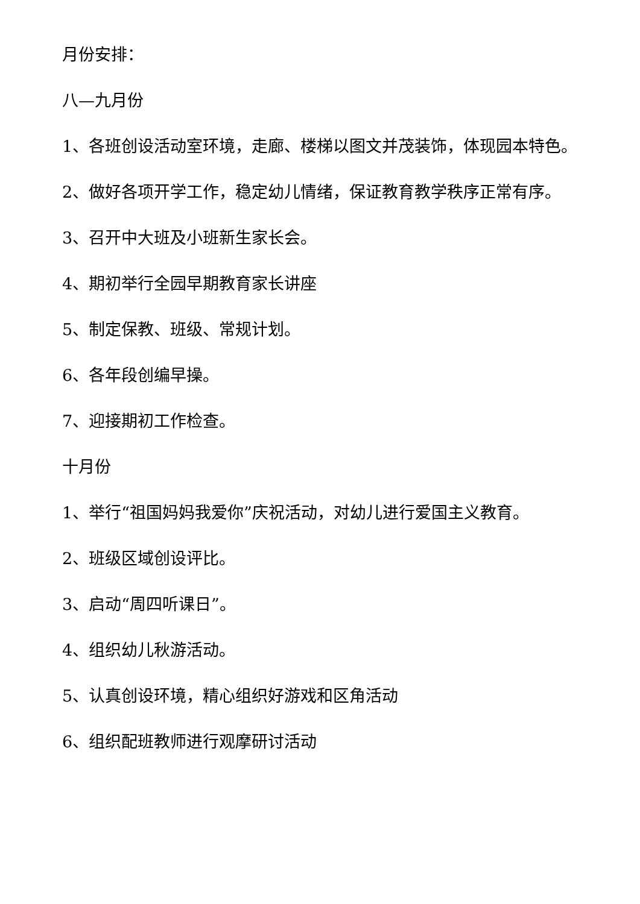月份安排：
八—九月份
1、各班创设活动室环境，走廊、楼梯以图文并茂装饰，体现园本特色。
2、做好各项开学工作，稳定幼儿情绪，保证教育教学秩序正常有序。
3、召开中大班及小班新生家长会。
4、期初举行全园早期教育家长讲座
5、制定保教、班级、常规计划。
6、各年段创编早操。
7、迎接期初工作检查。
十月份
1、举行“祖国妈妈我爱你”庆祝活动，对幼儿进行爱国主义教育。
2、班级区域创设评比。
3、启动“周四听课日”。
4、组织幼儿秋游活动。
5、认真创设环境，精心组织好游戏和区角活动
6、组织配班教师进行观摩研讨活动